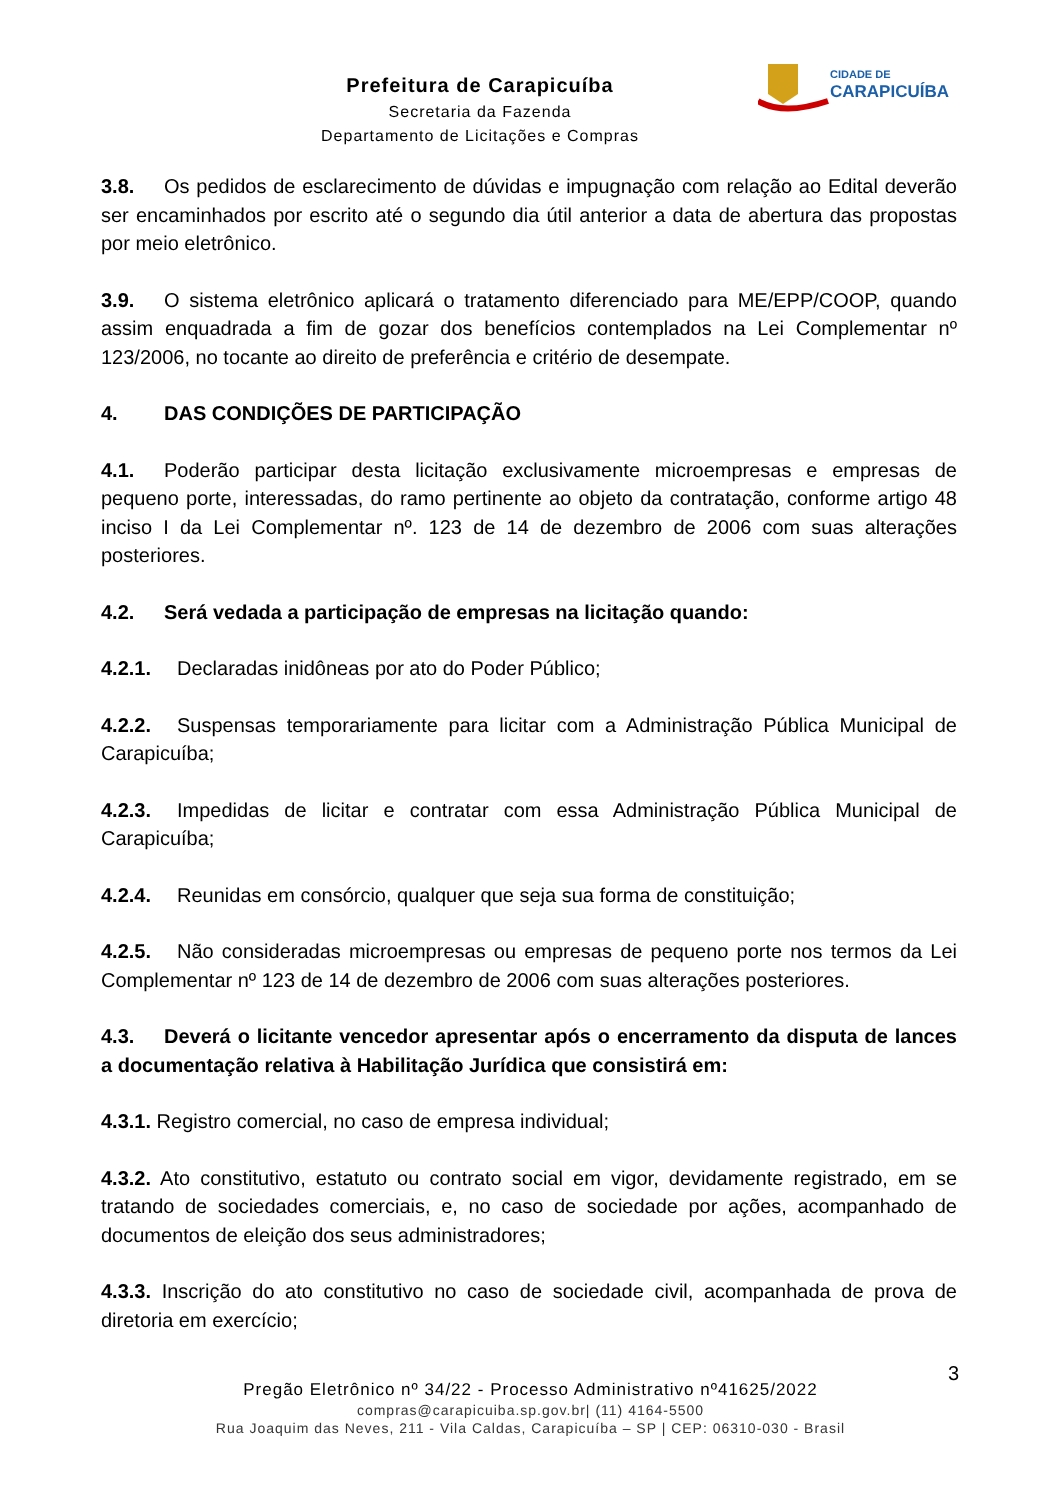Prefeitura de Carapicuíba
Secretaria da Fazenda
Departamento de Licitações e Compras
CIDADE DE
CARAPICUÍBA
3.8. Os pedidos de esclarecimento de dúvidas e impugnação com relação ao Edital deverão ser encaminhados por escrito até o segundo dia útil anterior a data de abertura das propostas por meio eletrônico.
3.9. O sistema eletrônico aplicará o tratamento diferenciado para ME/EPP/COOP, quando assim enquadrada a fim de gozar dos benefícios contemplados na Lei Complementar nº 123/2006, no tocante ao direito de preferência e critério de desempate.
4. DAS CONDIÇÕES DE PARTICIPAÇÃO
4.1. Poderão participar desta licitação exclusivamente microempresas e empresas de pequeno porte, interessadas, do ramo pertinente ao objeto da contratação, conforme artigo 48 inciso I da Lei Complementar nº. 123 de 14 de dezembro de 2006 com suas alterações posteriores.
4.2. Será vedada a participação de empresas na licitação quando:
4.2.1. Declaradas inidôneas por ato do Poder Público;
4.2.2. Suspensas temporariamente para licitar com a Administração Pública Municipal de Carapicuíba;
4.2.3. Impedidas de licitar e contratar com essa Administração Pública Municipal de Carapicuíba;
4.2.4. Reunidas em consórcio, qualquer que seja sua forma de constituição;
4.2.5. Não consideradas microempresas ou empresas de pequeno porte nos termos da Lei Complementar nº 123 de 14 de dezembro de 2006 com suas alterações posteriores.
4.3. Deverá o licitante vencedor apresentar após o encerramento da disputa de lances a documentação relativa à Habilitação Jurídica que consistirá em:
4.3.1. Registro comercial, no caso de empresa individual;
4.3.2. Ato constitutivo, estatuto ou contrato social em vigor, devidamente registrado, em se tratando de sociedades comerciais, e, no caso de sociedade por ações, acompanhado de documentos de eleição dos seus administradores;
4.3.3. Inscrição do ato constitutivo no caso de sociedade civil, acompanhada de prova de diretoria em exercício;
3
Pregão Eletrônico nº 34/22 - Processo Administrativo nº41625/2022
compras@carapicuiba.sp.gov.br| (11) 4164-5500
Rua Joaquim das Neves, 211 - Vila Caldas, Carapicuíba – SP | CEP: 06310-030 - Brasil